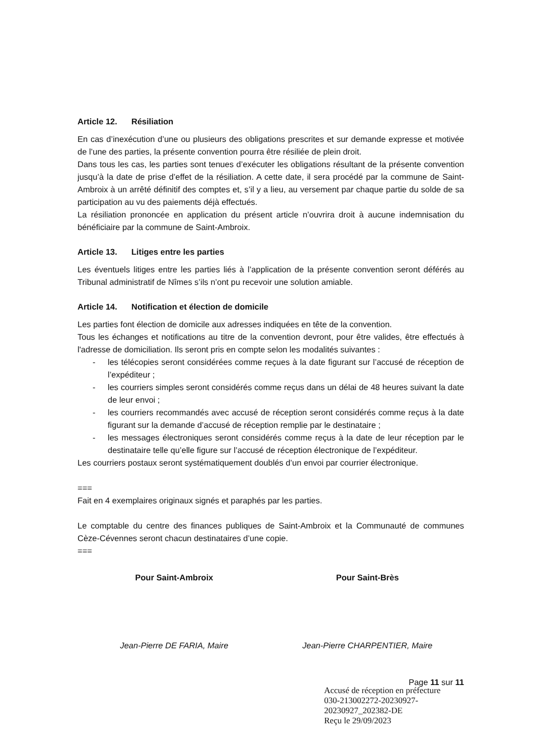Article 12. Résiliation
En cas d’inexécution d’une ou plusieurs des obligations prescrites et sur demande expresse et motivée de l’une des parties, la présente convention pourra être résiliée de plein droit.
Dans tous les cas, les parties sont tenues d’exécuter les obligations résultant de la présente convention jusqu’à la date de prise d’effet de la résiliation. A cette date, il sera procédé par la commune de Saint-Ambroix à un arrêté définitif des comptes et, s’il y a lieu, au versement par chaque partie du solde de sa participation au vu des paiements déjà effectués.
La résiliation prononcée en application du présent article n’ouvrira droit à aucune indemnisation du bénéficiaire par la commune de Saint-Ambroix.
Article 13. Litiges entre les parties
Les éventuels litiges entre les parties liés à l’application de la présente convention seront déférés au Tribunal administratif de Nîmes s’ils n’ont pu recevoir une solution amiable.
Article 14. Notification et élection de domicile
Les parties font élection de domicile aux adresses indiquées en tête de la convention.
Tous les échanges et notifications au titre de la convention devront, pour être valides, être effectués à l'adresse de domiciliation. Ils seront pris en compte selon les modalités suivantes :
- les télécopies seront considérées comme reçues à la date figurant sur l’accusé de réception de l’expéditeur ;
- les courriers simples seront considérés comme reçus dans un délai de 48 heures suivant la date de leur envoi ;
- les courriers recommandés avec accusé de réception seront considérés comme reçus à la date figurant sur la demande d’accusé de réception remplie par le destinataire ;
- les messages électroniques seront considérés comme reçus à la date de leur réception par le destinataire telle qu’elle figure sur l’accusé de réception électronique de l’expéditeur.
Les courriers postaux seront systématiquement doublés d’un envoi par courrier électronique.
===
Fait en 4 exemplaires originaux signés et paraphés par les parties.
Le comptable du centre des finances publiques de Saint-Ambroix et la Communauté de communes Cèze-Cévennes seront chacun destinataires d’une copie.
===
Pour Saint-Ambroix Pour Saint-Brès
Jean-Pierre DE FARIA, Maire Jean-Pierre CHARPENTIER, Maire
Page 11 sur 11
Accusé de réception en préfecture
030-213002272-20230927-20230927_202382-DE
Reçu le 29/09/2023